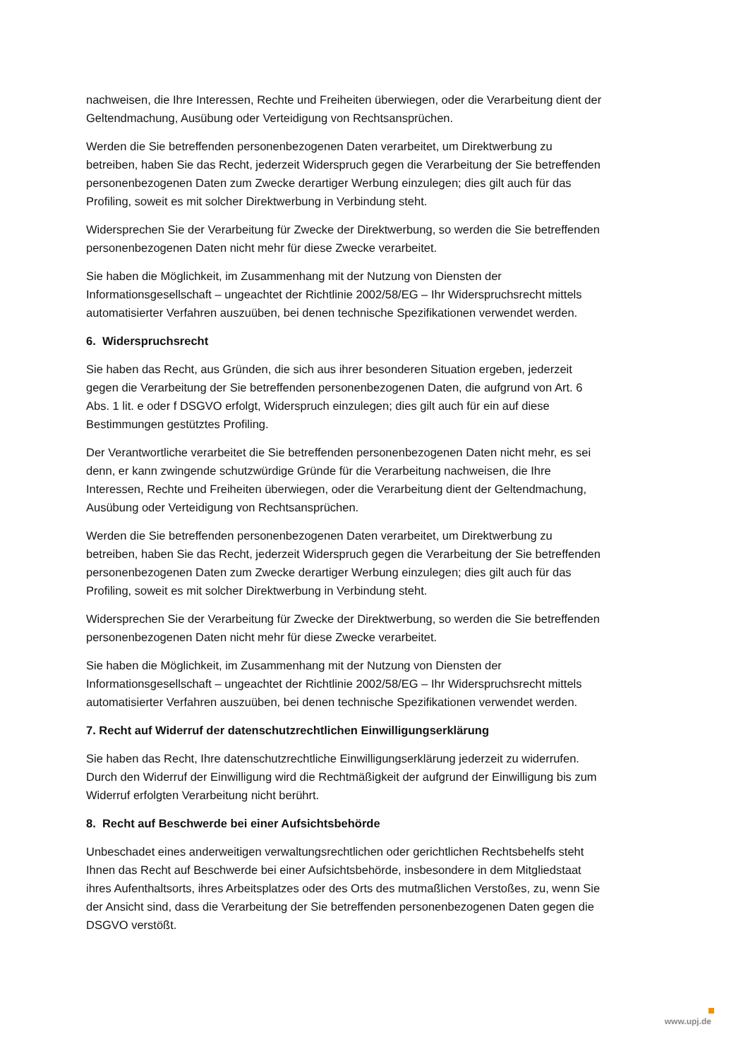nachweisen, die Ihre Interessen, Rechte und Freiheiten überwiegen, oder die Verarbeitung dient der Geltendmachung, Ausübung oder Verteidigung von Rechtsansprüchen.
Werden die Sie betreffenden personenbezogenen Daten verarbeitet, um Direktwerbung zu betreiben, haben Sie das Recht, jederzeit Widerspruch gegen die Verarbeitung der Sie betreffenden personenbezogenen Daten zum Zwecke derartiger Werbung einzulegen; dies gilt auch für das Profiling, soweit es mit solcher Direktwerbung in Verbindung steht.
Widersprechen Sie der Verarbeitung für Zwecke der Direktwerbung, so werden die Sie betreffenden personenbezogenen Daten nicht mehr für diese Zwecke verarbeitet.
Sie haben die Möglichkeit, im Zusammenhang mit der Nutzung von Diensten der Informationsgesellschaft – ungeachtet der Richtlinie 2002/58/EG – Ihr Widerspruchsrecht mittels automatisierter Verfahren auszuüben, bei denen technische Spezifikationen verwendet werden.
6. Widerspruchsrecht
Sie haben das Recht, aus Gründen, die sich aus ihrer besonderen Situation ergeben, jederzeit gegen die Verarbeitung der Sie betreffenden personenbezogenen Daten, die aufgrund von Art. 6 Abs. 1 lit. e oder f DSGVO erfolgt, Widerspruch einzulegen; dies gilt auch für ein auf diese Bestimmungen gestütztes Profiling.
Der Verantwortliche verarbeitet die Sie betreffenden personenbezogenen Daten nicht mehr, es sei denn, er kann zwingende schutzwürdige Gründe für die Verarbeitung nachweisen, die Ihre Interessen, Rechte und Freiheiten überwiegen, oder die Verarbeitung dient der Geltendmachung, Ausübung oder Verteidigung von Rechtsansprüchen.
Werden die Sie betreffenden personenbezogenen Daten verarbeitet, um Direktwerbung zu betreiben, haben Sie das Recht, jederzeit Widerspruch gegen die Verarbeitung der Sie betreffenden personenbezogenen Daten zum Zwecke derartiger Werbung einzulegen; dies gilt auch für das Profiling, soweit es mit solcher Direktwerbung in Verbindung steht.
Widersprechen Sie der Verarbeitung für Zwecke der Direktwerbung, so werden die Sie betreffenden personenbezogenen Daten nicht mehr für diese Zwecke verarbeitet.
Sie haben die Möglichkeit, im Zusammenhang mit der Nutzung von Diensten der Informationsgesellschaft – ungeachtet der Richtlinie 2002/58/EG – Ihr Widerspruchsrecht mittels automatisierter Verfahren auszuüben, bei denen technische Spezifikationen verwendet werden.
7. Recht auf Widerruf der datenschutzrechtlichen Einwilligungserklärung
Sie haben das Recht, Ihre datenschutzrechtliche Einwilligungserklärung jederzeit zu widerrufen. Durch den Widerruf der Einwilligung wird die Rechtmäßigkeit der aufgrund der Einwilligung bis zum Widerruf erfolgten Verarbeitung nicht berührt.
8. Recht auf Beschwerde bei einer Aufsichtsbehörde
Unbeschadet eines anderweitigen verwaltungsrechtlichen oder gerichtlichen Rechtsbehelfs steht Ihnen das Recht auf Beschwerde bei einer Aufsichtsbehörde, insbesondere in dem Mitgliedstaat ihres Aufenthaltsorts, ihres Arbeitsplatzes oder des Orts des mutmaßlichen Verstoßes, zu, wenn Sie der Ansicht sind, dass die Verarbeitung der Sie betreffenden personenbezogenen Daten gegen die DSGVO verstößt.
www.upj.de